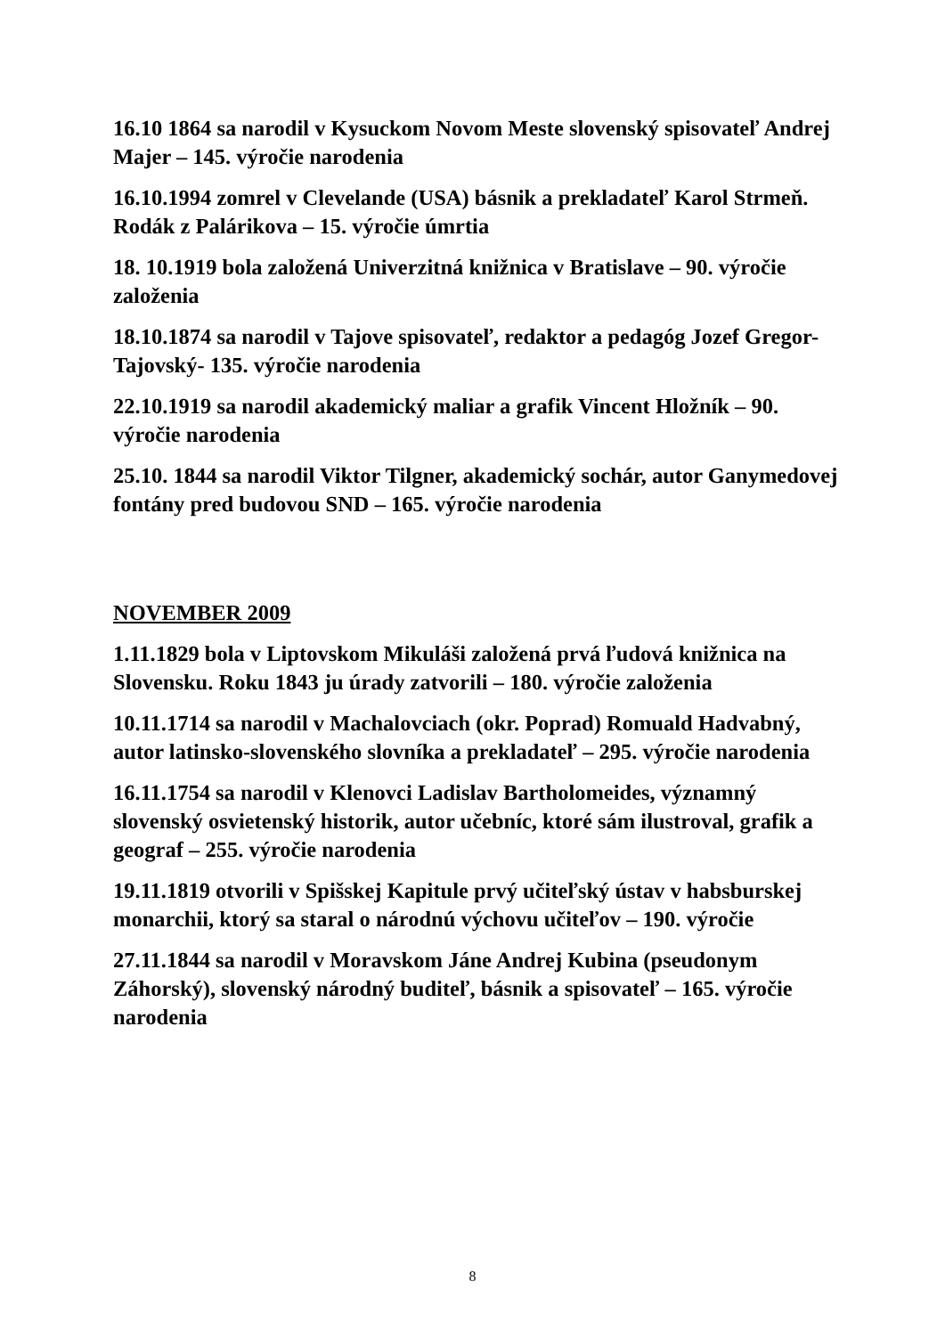16.10 1864 sa narodil v Kysuckom Novom Meste slovenský spisovateľ Andrej Majer – 145. výročie narodenia
16.10.1994 zomrel v Clevelande (USA) básnik a prekladateľ Karol Strmeň. Rodák z Palárikova – 15. výročie úmrtia
18. 10.1919 bola založená Univerzitná knižnica v Bratislave – 90. výročie založenia
18.10.1874 sa narodil v Tajove spisovateľ, redaktor a pedagóg Jozef Gregor-Tajovský- 135. výročie narodenia
22.10.1919 sa narodil akademický maliar a grafik Vincent Hložník – 90. výročie narodenia
25.10. 1844 sa narodil Viktor Tilgner, akademický sochár, autor Ganymedovej fontány pred budovou SND – 165. výročie narodenia
NOVEMBER 2009
1.11.1829 bola v Liptovskom Mikuláši založená prvá ľudová knižnica na Slovensku. Roku 1843 ju úrady zatvorili – 180. výročie založenia
10.11.1714 sa narodil v Machalovciach (okr. Poprad) Romuald Hadvabný, autor latinsko-slovenského slovníka a prekladateľ – 295. výročie narodenia
16.11.1754 sa narodil v Klenovci Ladislav Bartholomeides, významný slovenský osvietenský historik, autor učebníc, ktoré sám ilustroval, grafik a geograf – 255. výročie narodenia
19.11.1819 otvorili v Spišskej Kapitule prvý učiteľský ústav v habsburskej monarchii, ktorý sa staral o národnú výchovu učiteľov – 190. výročie
27.11.1844 sa narodil v Moravskom Jáne Andrej Kubina (pseudonym Záhorský), slovenský národný buditeľ, básnik a spisovateľ – 165. výročie narodenia
8